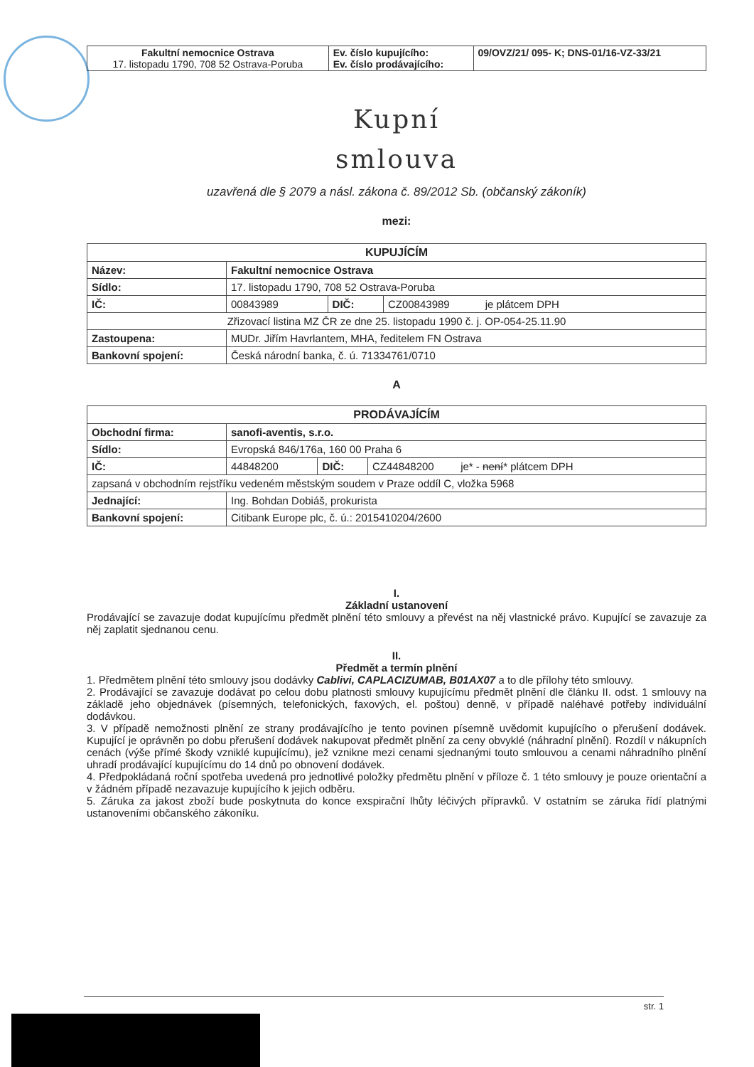| Fakultní nemocnice Ostrava 17. listopadu 1790, 708 52 Ostrava-Poruba | Ev. číslo kupujícího: Ev. číslo prodávajícího: | 09/OVZ/21/ 095- K; DNS-01/16-VZ-33/21 |
Kupní
smlouva
uzavřená dle § 2079 a násl. zákona č. 89/2012 Sb. (občanský zákoník)
mezi:
| KUPUJÍCÍM | | | |
| Název: | Fakultní nemocnice Ostrava | | |
| Sídlo: | 17. listopadu 1790, 708 52 Ostrava-Poruba | | |
| IČ: | 00843989 | DIČ: | CZ00843989 je plátcem DPH |
| Zřizovací listina MZ ČR ze dne 25. listopadu 1990 č. j. OP-054-25.11.90 | | | |
| Zastoupena: | MUDr. Jiřím Havrlantem, MHA, ředitelem FN Ostrava | | |
| Bankovní spojení: | Česká národní banka, č. ú. 71334761/0710 | | |
A
| PRODÁVAJÍCÍM | | | |
| Obchodní firma: | sanofi-aventis, s.r.o. | | |
| Sídlo: | Evropská 846/176a, 160 00 Praha 6 | | |
| IČ: | 44848200 | DIČ: | CZ44848200 je* - není * plátcem DPH |
| zapsaná v obchodním rejstříku vedeném městským soudem v Praze oddíl C, vložka 5968 | | | |
| Jednající: | Ing. Bohdan Dobiáš, prokurista | | |
| Bankovní spojení: | Citibank Europe plc, č. ú.: 2015410204/2600 | | |
I.
Základní ustanovení
Prodávající se zavazuje dodat kupujícímu předmět plnění této smlouvy a převést na něj vlastnické právo. Kupující se zavazuje za něj zaplatit sjednanou cenu.
II.
Předmět a termín plnění
1. Předmětem plnění této smlouvy jsou dodávky Cablivi, CAPLACIZUMAB, B01AX07 a to dle přílohy této smlouvy.
2. Prodávající se zavazuje dodávat po celou dobu platnosti smlouvy kupujícímu předmět plnění dle článku II. odst. 1 smlouvy na základě jeho objednávek (písemných, telefonických, faxových, el. poštou) denně, v případě naléhavé potřeby individuální dodávkou.
3. V případě nemožnosti plnění ze strany prodávajícího je tento povinen písemně uvědomit kupujícího o přerušení dodávek. Kupující je oprávněn po dobu přerušení dodávek nakupovat předmět plnění za ceny obvyklé (náhradní plnění). Rozdíl v nákupních cenách (výše přímé škody vzniklé kupujícímu), jež vznikne mezi cenami sjednanými touto smlouvou a cenami náhradního plnění uhradí prodávající kupujícímu do 14 dnů po obnovení dodávek.
4. Předpokládaná roční spotřeba uvedená pro jednotlivé položky předmětu plnění v příloze č. 1 této smlouvy je pouze orientační a v žádném případě nezavazuje kupujícího k jejich odběru.
5. Záruka za jakost zboží bude poskytnuta do konce exspirační lhůty léčivých přípravků. V ostatním se záruka řídí platnými ustanoveními občanského zákoníku.
str. 1